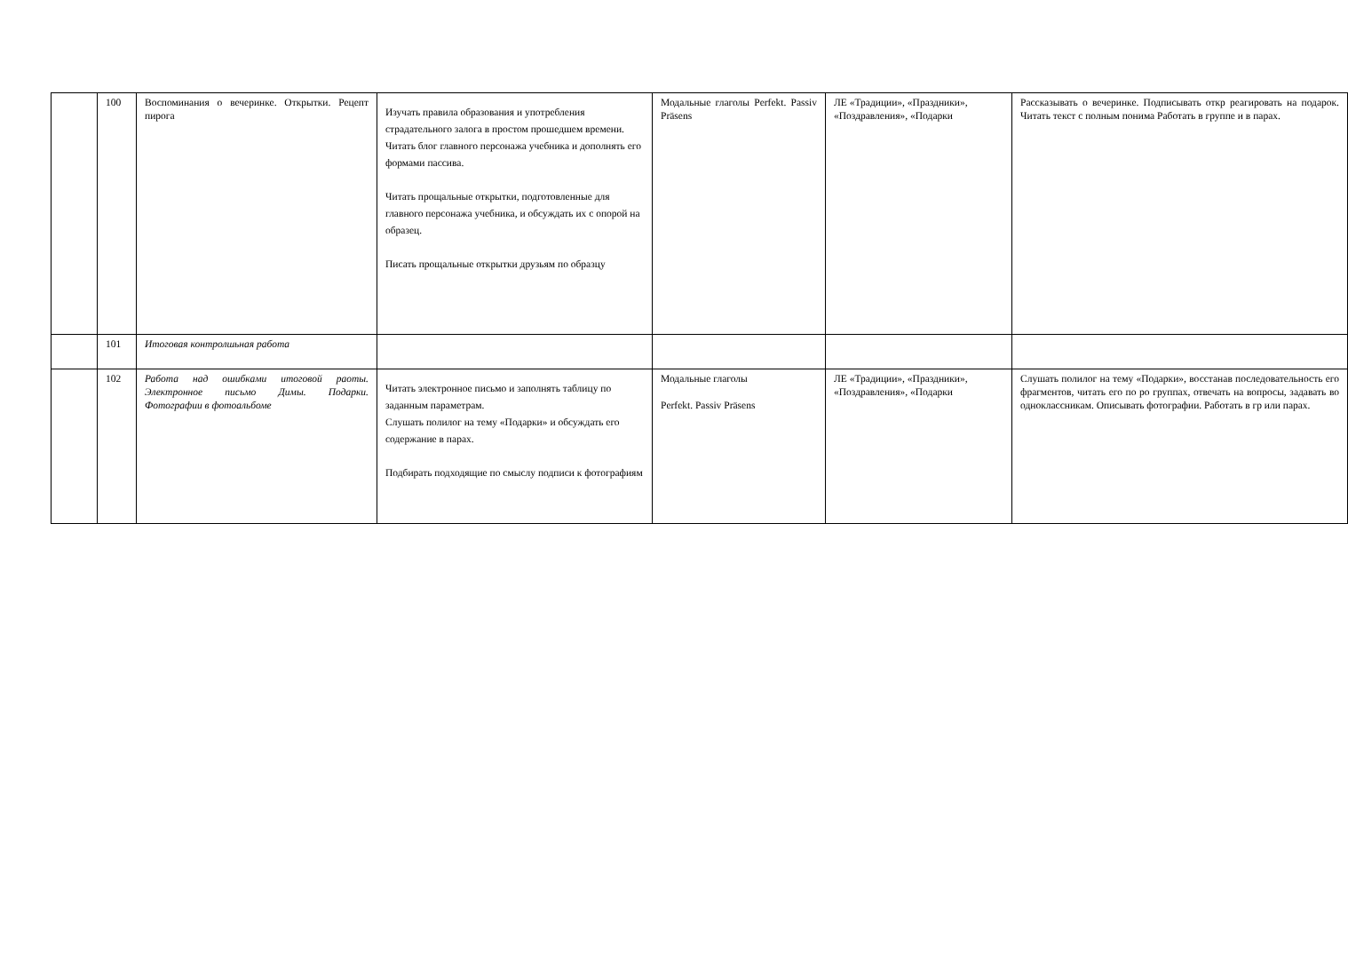| | 100 | Воспоминания о вечеринке. Открытки. Рецепт пирога | Изучать правила образования и употребления страдательного залога в простом прошедшем времени. Читать блог главного персонажа учебника и дополнять его формами пассива. Читать прощальные открытки, подготовленные для главного персонажа учебника, и обсуждать их с опорой на образец. Писать прощальные открытки друзьям по образцу | Модальные глаголы Perfekt. Passiv Präsens | ЛЕ «Традиции», «Праздники», «Поздравления», «Подарки | Рассказывать о вечеринке. Подписывать откр реагировать на подарок. Читать текст с полным понима Работать в группе и в парах. |
| | 101 | Итоговая контролшьная работа | | | | |
| | 102 | Работа над ошибками итоговой раоты. Электронное письмо Димы. Подарки. Фотографии в фотоальбоме | Читать электронное письмо и заполнять таблицу по заданным параметрам. Слушать полилог на тему «Подарки» и обсуждать его содержание в парах. Подбирать подходящие по смыслу подписи к фотографиям | Модальные глаголы Perfekt. Passiv Präsens | ЛЕ «Традиции», «Праздники», «Поздравления», «Подарки | Слушать полилог на тему «Подарки», восстанав последовательность его фрагментов, читать его по ро группах, отвечать на вопросы, задавать во одноклассникам. Описывать фотографии. Работать в гр или парах. |